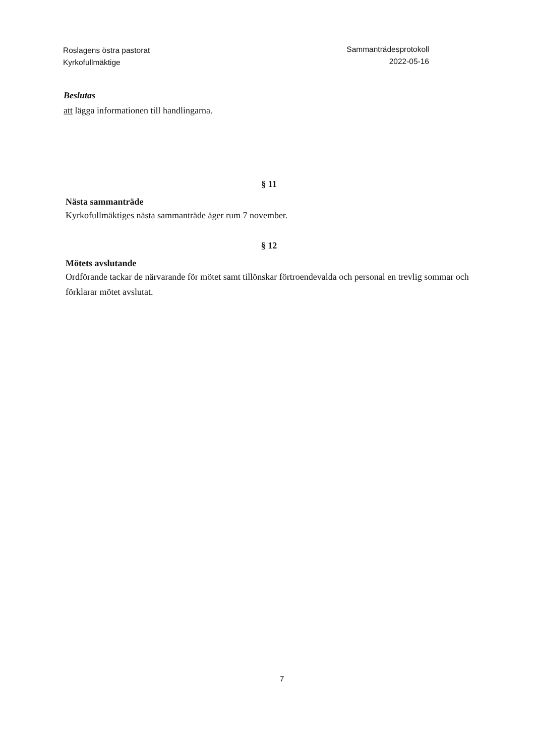Roslagens östra pastorat
Kyrkofullmäktige
Sammanträdesprotokoll
2022-05-16
Beslutas
att lägga informationen till handlingarna.
§ 11
Nästa sammanträde
Kyrkofullmäktiges nästa sammanträde äger rum 7 november.
§ 12
Mötets avslutande
Ordförande tackar de närvarande för mötet samt tillönskar förtroendevalda och personal en trevlig sommar och förklarar mötet avslutat.
7